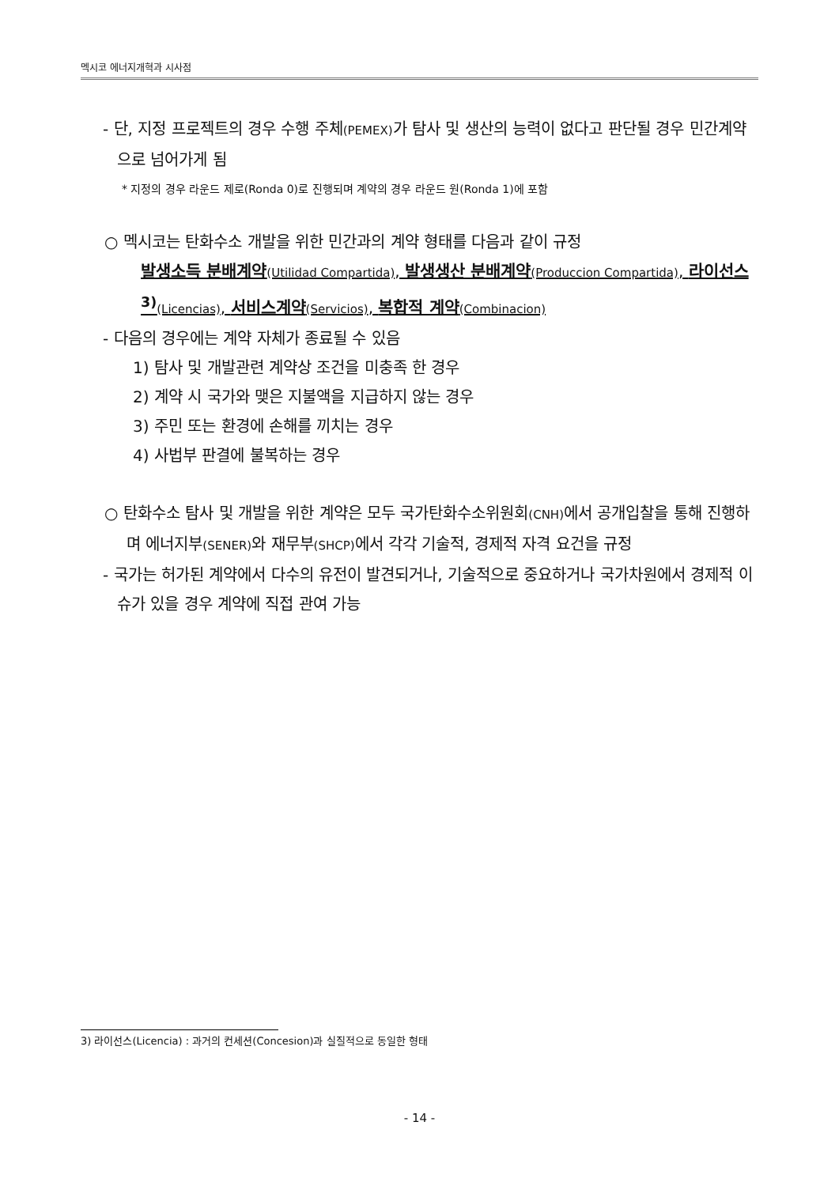멕시코 에너지개혁과 시사점
- 단, 지정 프로젝트의 경우 수행 주체(PEMEX) 가 탐사 및 생산의 능력이 없다고 판단될 경우 민간계약으로 넘어가게 됨
* 지정의 경우 라운드 제로(Ronda 0)로 진행되며 계약의 경우 라운드 원(Ronda 1)에 포함
○ 멕시코는 탄화수소 개발을 위한 민간과의 계약 형태를 다음과 같이 규정
발생소득 분배계약(Utilidad Compartida), 발생생산 분배계약(Produccion Compartida), 라이선스<sup>3)</sup>(Licencias), 서비스계약(Servicios), 복합적 계약(Combinacion)
- 다음의 경우에는 계약 자체가 종료될 수 있음
1) 탐사 및 개발관련 계약상 조건을 미충족 한 경우
2) 계약 시 국가와 맺은 지불액을 지급하지 않는 경우
3) 주민 또는 환경에 손해를 끼치는 경우
4) 사법부 판결에 불복하는 경우
○ 탄화수소 탐사 및 개발을 위한 계약은 모두 국가탄화수소위원회(CNH) 에서 공개입찰을 통해 진행하며 에너지부(SENER) 와 재무부(SHCP) 에서 각각 기술적, 경제적 자격 요건을 규정
- 국가는 허가된 계약에서 다수의 유전이 발견되거나, 기술적으로 중요하거나 국가차원에서 경제적 이슈가 있을 경우 계약에 직접 관여 가능
3) 라이선스(Licencia) : 과거의 컨세션(Concesion)과 실질적으로 동일한 형태
- 14 -